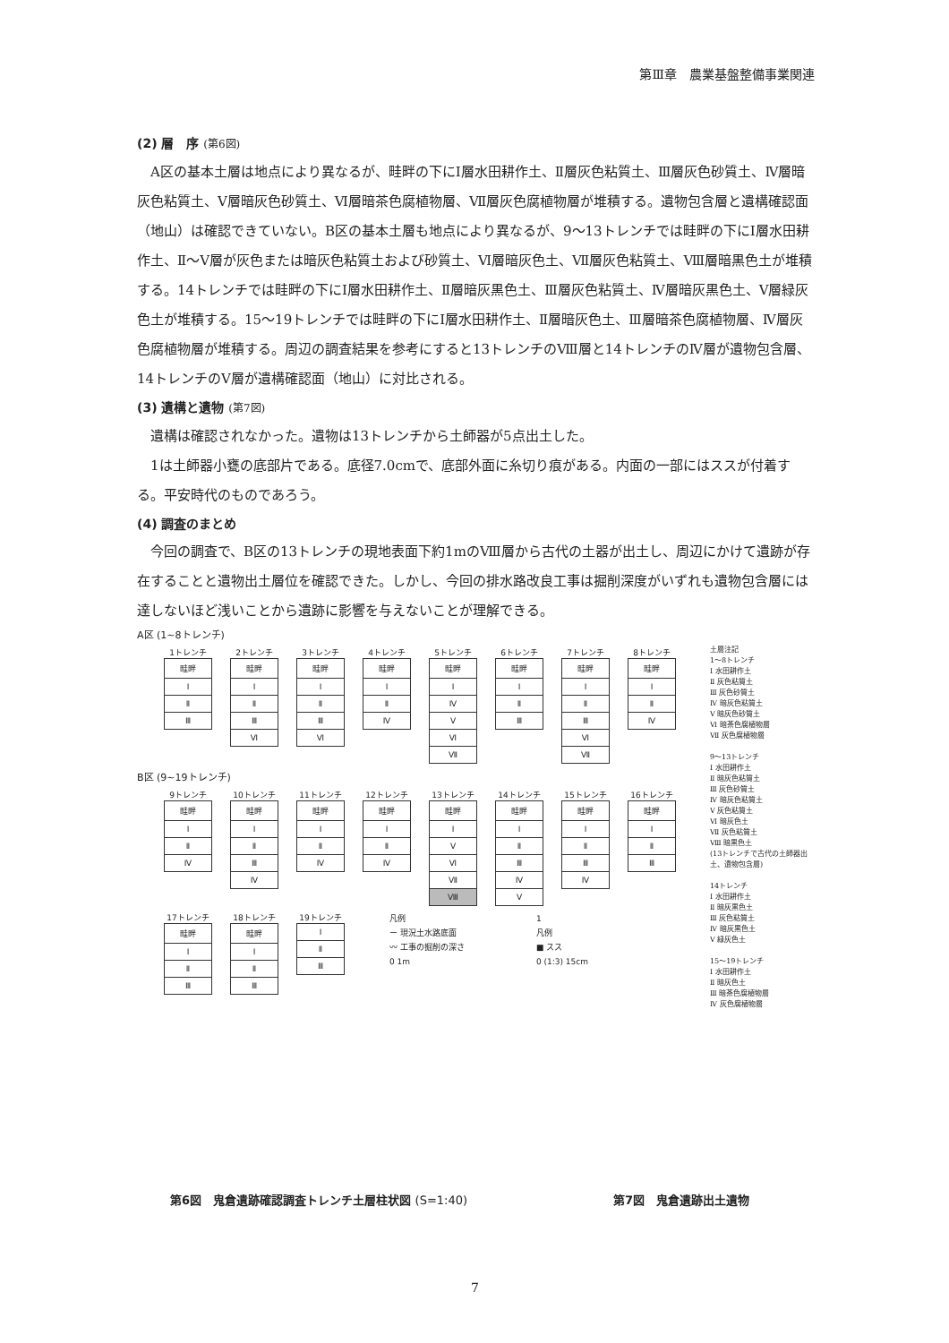第Ⅲ章　農業基盤整備事業関連
(2) 層　序 (第6図)
A区の基本土層は地点により異なるが、畦畔の下にⅠ層水田耕作土、Ⅱ層灰色粘質土、Ⅲ層灰色砂質土、Ⅳ層暗灰色粘質土、Ⅴ層暗灰色砂質土、Ⅵ層暗茶色腐植物層、Ⅶ層灰色腐植物層が堆積する。遺物包含層と遺構確認面（地山）は確認できていない。B区の基本土層も地点により異なるが、9～13トレンチでは畦畔の下にⅠ層水田耕作土、Ⅱ～Ⅴ層が灰色または暗灰色粘質土および砂質土、Ⅵ層暗灰色土、Ⅶ層灰色粘質土、Ⅷ層暗黒色土が堆積する。14トレンチでは畦畔の下にⅠ層水田耕作土、Ⅱ層暗灰黒色土、Ⅲ層灰色粘質土、Ⅳ層暗灰黒色土、Ⅴ層緑灰色土が堆積する。15～19トレンチでは畦畔の下にⅠ層水田耕作土、Ⅱ層暗灰色土、Ⅲ層暗茶色腐植物層、Ⅳ層灰色腐植物層が堆積する。周辺の調査結果を参考にすると13トレンチのⅧ層と14トレンチのⅣ層が遺物包含層、14トレンチのⅤ層が遺構確認面（地山）に対比される。
(3) 遺構と遺物 (第7図)
遺構は確認されなかった。遺物は13トレンチから土師器が5点出土した。
1は土師器小甕の底部片である。底径7.0cmで、底部外面に糸切り痕がある。内面の一部にはススが付着する。平安時代のものであろう。
(4) 調査のまとめ
今回の調査で、B区の13トレンチの現地表面下約1mのⅧ層から古代の土器が出土し、周辺にかけて遺跡が存在することと遺物出土層位を確認できた。しかし、今回の排水路改良工事は掘削深度がいずれも遺物包含層には達しないほど浅いことから遺跡に影響を与えないことが理解できる。
A区 (1~8トレンチ)
1トレンチ
畦畔
Ⅰ
Ⅱ
Ⅲ
2トレンチ
畦畔
Ⅰ
Ⅱ
Ⅲ
Ⅵ
3トレンチ
畦畔
Ⅰ
Ⅱ
Ⅲ
Ⅵ
4トレンチ
畦畔
Ⅰ
Ⅱ
Ⅳ
5トレンチ
畦畔
Ⅰ
Ⅳ
Ⅴ
Ⅵ
Ⅶ
6トレンチ
畦畔
Ⅰ
Ⅱ
Ⅲ
7トレンチ
畦畔
Ⅰ
Ⅱ
Ⅲ
Ⅵ
Ⅶ
8トレンチ
畦畔
Ⅰ
Ⅱ
Ⅳ
B区 (9~19トレンチ)
9トレンチ
畦畔
Ⅰ
Ⅱ
Ⅳ
10トレンチ
畦畔
Ⅰ
Ⅱ
Ⅲ
Ⅳ
11トレンチ
畦畔
Ⅰ
Ⅱ
Ⅳ
12トレンチ
畦畔
Ⅰ
Ⅱ
Ⅳ
13トレンチ
畦畔
Ⅰ
Ⅴ
Ⅵ
Ⅶ
Ⅷ
14トレンチ
畦畔
Ⅰ
Ⅱ
Ⅲ
Ⅳ
Ⅴ
15トレンチ
畦畔
Ⅰ
Ⅱ
Ⅲ
Ⅳ
16トレンチ
畦畔
Ⅰ
Ⅱ
Ⅲ
17トレンチ
畦畔
Ⅰ
Ⅱ
Ⅲ
18トレンチ
畦畔
Ⅰ
Ⅱ
Ⅲ
19トレンチ
Ⅰ
Ⅱ
Ⅲ
凡例
ー 現況土水路底面
〰 工事の掘削の深さ
0 1m
1
凡例
■ スス
0 (1:3) 15cm
土層注記
1～8トレンチ
Ⅰ 水田耕作土
Ⅱ 灰色粘質土
Ⅲ 灰色砂質土
Ⅳ 暗灰色粘質土
Ⅴ 暗灰色砂質土
Ⅵ 暗茶色腐植物層
Ⅶ 灰色腐植物層
9～13トレンチ
Ⅰ 水田耕作土
Ⅱ 暗灰色粘質土
Ⅲ 灰色砂質土
Ⅳ 暗灰色粘質土
Ⅴ 灰色粘質土
Ⅵ 暗灰色土
Ⅶ 灰色粘質土
Ⅷ 暗黒色土
(13トレンチで古代の土師器出土、遺物包含層)
14トレンチ
Ⅰ 水田耕作土
Ⅱ 暗灰黒色土
Ⅲ 灰色粘質土
Ⅳ 暗灰黒色土
Ⅴ 緑灰色土
15～19トレンチ
Ⅰ 水田耕作土
Ⅱ 暗灰色土
Ⅲ 暗茶色腐植物層
Ⅳ 灰色腐植物層
第6図　鬼倉遺跡確認調査トレンチ土層柱状図 (S=1:40)
第7図　鬼倉遺跡出土遺物
7